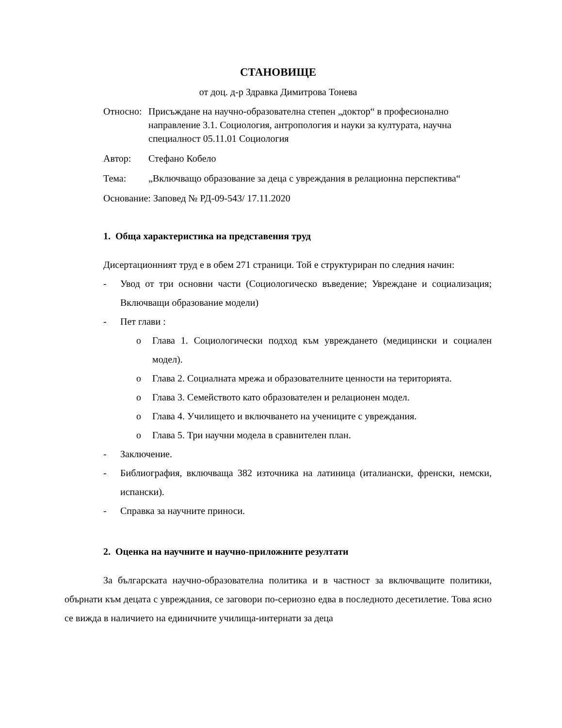СТАНОВИЩЕ
от доц. д-р Здравка Димитрова Тонева
Относно: Присъждане на научно-образователна степен „доктор“ в професионално направление 3.1. Социология, антропология и науки за културата, научна специалност 05.11.01 Социология
Автор: Стефано Кобело
Тема: „Включващо образование за деца с увреждания в релационна перспектива“
Основание: Заповед № РД-09-543/ 17.11.2020
1. Обща характеристика на представения труд
Дисертационният труд е в обем 271 страници. Той е структуриран по следния начин:
- Увод от три основни части (Социологическо въведение; Увреждане и социализация; Включващи образование модели)
- Пет глави :
o Глава 1. Социологически подход към увреждането (медицински и социален модел).
o Глава 2. Социалната мрежа и образователните ценности на територията.
o Глава 3. Семейството като образователен и релационен модел.
o Глава 4. Училището и включването на учениците с увреждания.
o Глава 5. Три научни модела в сравнителен план.
- Заключение.
- Библиография, включваща 382 източника на латиница (италиански, френски, немски, испански).
- Справка за научните приноси.
2. Оценка на научните и научно-приложните резултати
За българската научно-образователна политика и в частност за включващите политики, обърнати към децата с увреждания, се заговори по-сериозно едва в последното десетилетие. Това ясно се вижда в наличието на единичните училища-интернати за деца